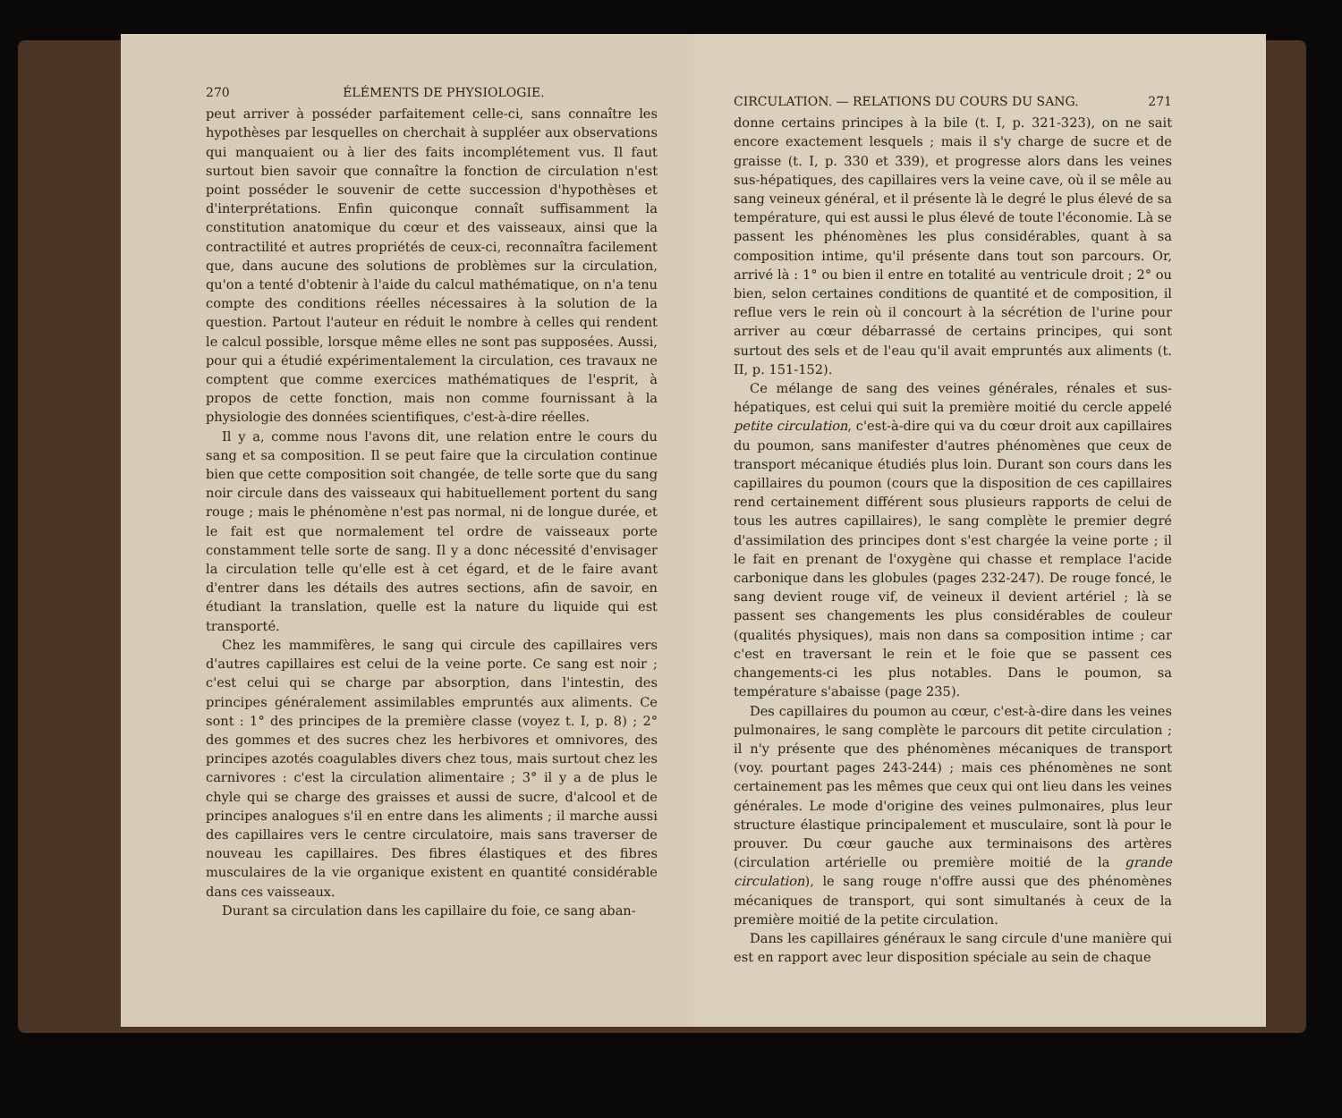270 ÉLÉMENTS DE PHYSIOLOGIE.
peut arriver à posséder parfaitement celle-ci, sans connaître les hypothèses par lesquelles on cherchait à suppléer aux observations qui manquaient ou à lier des faits incomplétement vus. Il faut surtout bien savoir que connaître la fonction de circulation n'est point posséder le souvenir de cette succession d'hypothèses et d'interprétations. Enfin quiconque connaît suffisamment la constitution anatomique du cœur et des vaisseaux, ainsi que la contractilité et autres propriétés de ceux-ci, reconnaîtra facilement que, dans aucune des solutions de problèmes sur la circulation, qu'on a tenté d'obtenir à l'aide du calcul mathématique, on n'a tenu compte des conditions réelles nécessaires à la solution de la question. Partout l'auteur en réduit le nombre à celles qui rendent le calcul possible, lorsque même elles ne sont pas supposées. Aussi, pour qui a étudié expérimentalement la circulation, ces travaux ne comptent que comme exercices mathématiques de l'esprit, à propos de cette fonction, mais non comme fournissant à la physiologie des données scientifiques, c'est-à-dire réelles.
Il y a, comme nous l'avons dit, une relation entre le cours du sang et sa composition. Il se peut faire que la circulation continue bien que cette composition soit changée, de telle sorte que du sang noir circule dans des vaisseaux qui habituellement portent du sang rouge ; mais le phénomène n'est pas normal, ni de longue durée, et le fait est que normalement tel ordre de vaisseaux porte constamment telle sorte de sang. Il y a donc nécessité d'envisager la circulation telle qu'elle est à cet égard, et de le faire avant d'entrer dans les détails des autres sections, afin de savoir, en étudiant la translation, quelle est la nature du liquide qui est transporté.
Chez les mammifères, le sang qui circule des capillaires vers d'autres capillaires est celui de la veine porte. Ce sang est noir ; c'est celui qui se charge par absorption, dans l'intestin, des principes généralement assimilables empruntés aux aliments. Ce sont : 1° des principes de la première classe (voyez t. I, p. 8) ; 2° des gommes et des sucres chez les herbivores et omnivores, des principes azotés coagulables divers chez tous, mais surtout chez les carnivores : c'est la circulation alimentaire ; 3° il y a de plus le chyle qui se charge des graisses et aussi de sucre, d'alcool et de principes analogues s'il en entre dans les aliments ; il marche aussi des capillaires vers le centre circulatoire, mais sans traverser de nouveau les capillaires. Des fibres élastiques et des fibres musculaires de la vie organique existent en quantité considérable dans ces vaisseaux.
Durant sa circulation dans les capillaire du foie, ce sang aban-
CIRCULATION. — RELATIONS DU COURS DU SANG. 271
donne certains principes à la bile (t. I, p. 321-323), on ne sait encore exactement lesquels ; mais il s'y charge de sucre et de graisse (t. I, p. 330 et 339), et progresse alors dans les veines sus-hépatiques, des capillaires vers la veine cave, où il se mêle au sang veineux général, et il présente là le degré le plus élevé de sa température, qui est aussi le plus élevé de toute l'économie. Là se passent les phénomènes les plus considérables, quant à sa composition intime, qu'il présente dans tout son parcours. Or, arrivé là : 1° ou bien il entre en totalité au ventricule droit ; 2° ou bien, selon certaines conditions de quantité et de composition, il reflue vers le rein où il concourt à la sécrétion de l'urine pour arriver au cœur débarrassé de certains principes, qui sont surtout des sels et de l'eau qu'il avait empruntés aux aliments (t. II, p. 151-152).
Ce mélange de sang des veines générales, rénales et sus-hépatiques, est celui qui suit la première moitié du cercle appelé petite circulation, c'est-à-dire qui va du cœur droit aux capillaires du poumon, sans manifester d'autres phénomènes que ceux de transport mécanique étudiés plus loin. Durant son cours dans les capillaires du poumon (cours que la disposition de ces capillaires rend certainement différent sous plusieurs rapports de celui de tous les autres capillaires), le sang complète le premier degré d'assimilation des principes dont s'est chargée la veine porte ; il le fait en prenant de l'oxygène qui chasse et remplace l'acide carbonique dans les globules (pages 232-247). De rouge foncé, le sang devient rouge vif, de veineux il devient artériel ; là se passent ses changements les plus considérables de couleur (qualités physiques), mais non dans sa composition intime ; car c'est en traversant le rein et le foie que se passent ces changements-ci les plus notables. Dans le poumon, sa température s'abaisse (page 235).
Des capillaires du poumon au cœur, c'est-à-dire dans les veines pulmonaires, le sang complète le parcours dit petite circulation ; il n'y présente que des phénomènes mécaniques de transport (voy. pourtant pages 243-244) ; mais ces phénomènes ne sont certainement pas les mêmes que ceux qui ont lieu dans les veines générales. Le mode d'origine des veines pulmonaires, plus leur structure élastique principalement et musculaire, sont là pour le prouver. Du cœur gauche aux terminaisons des artères (circulation artérielle ou première moitié de la grande circulation), le sang rouge n'offre aussi que des phénomènes mécaniques de transport, qui sont simultanés à ceux de la première moitié de la petite circulation.
Dans les capillaires généraux le sang circule d'une manière qui est en rapport avec leur disposition spéciale au sein de chaque